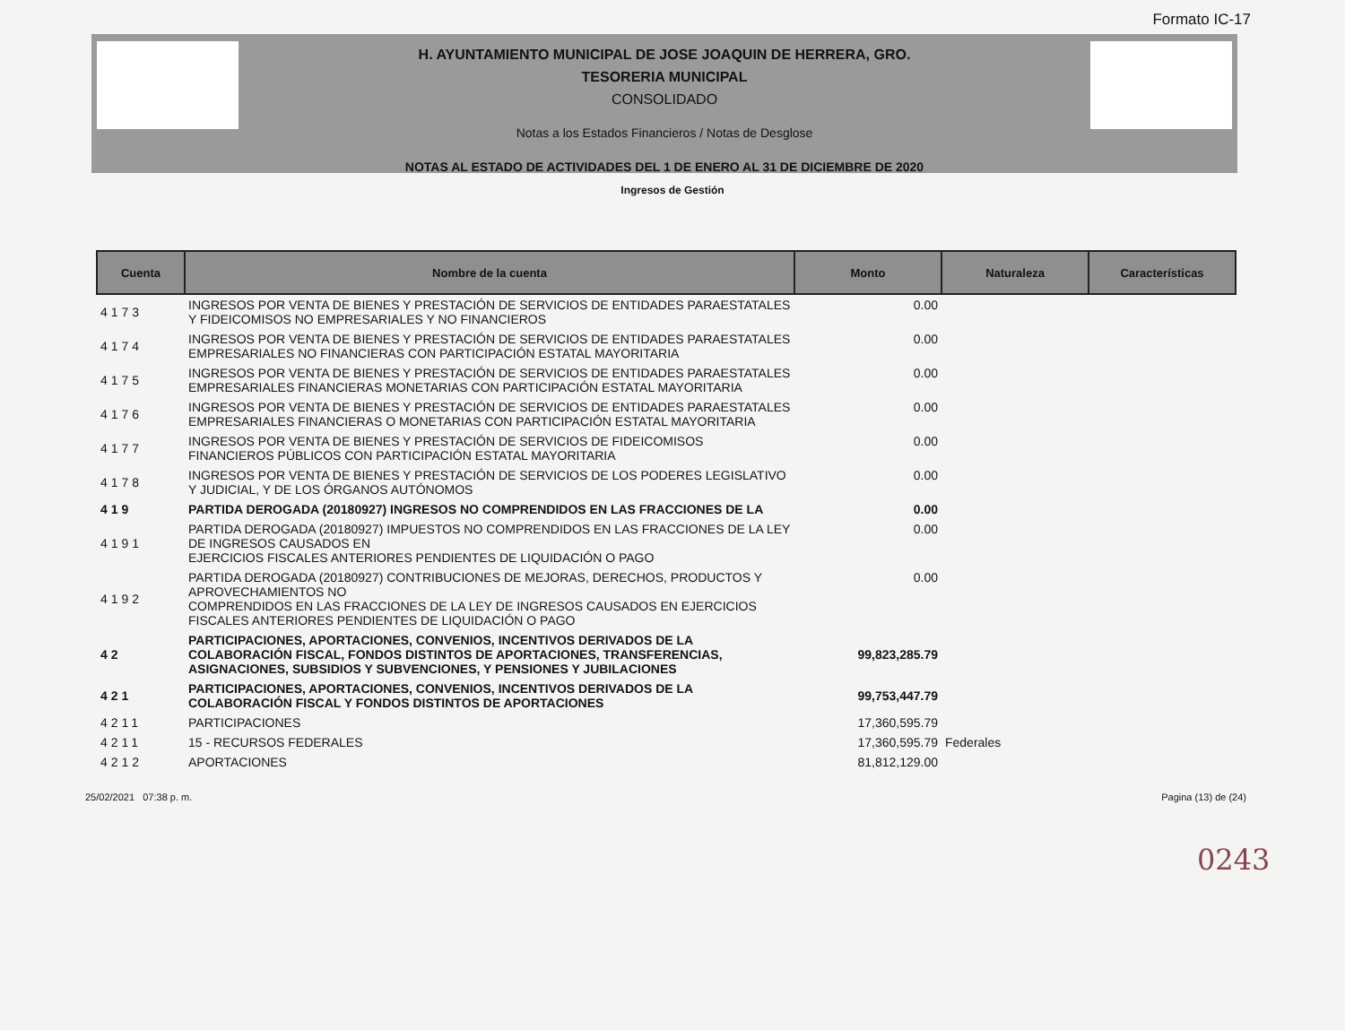Formato IC-17
H. AYUNTAMIENTO MUNICIPAL DE JOSE JOAQUIN DE HERRERA, GRO.
TESORERIA MUNICIPAL
CONSOLIDADO
Notas a los Estados Financieros / Notas de Desglose
NOTAS AL ESTADO DE ACTIVIDADES DEL 1 DE ENERO AL 31 DE DICIEMBRE DE 2020
Ingresos de Gestión
| Cuenta | Nombre de la cuenta | Monto | Naturaleza | Características |
| --- | --- | --- | --- | --- |
| 4173 | INGRESOS POR VENTA DE BIENES Y PRESTACIÓN DE SERVICIOS DE ENTIDADES PARAESTATALES Y FIDEICOMISOS NO EMPRESARIALES Y NO FINANCIEROS | 0.00 | | |
| 4174 | INGRESOS POR VENTA DE BIENES Y PRESTACIÓN DE SERVICIOS DE ENTIDADES PARAESTATALES EMPRESARIALES NO FINANCIERAS CON PARTICIPACIÓN ESTATAL MAYORITARIA | 0.00 | | |
| 4175 | INGRESOS POR VENTA DE BIENES Y PRESTACIÓN DE SERVICIOS DE ENTIDADES PARAESTATALES EMPRESARIALES FINANCIERAS MONETARIAS CON PARTICIPACIÓN ESTATAL MAYORITARIA | 0.00 | | |
| 4176 | INGRESOS POR VENTA DE BIENES Y PRESTACIÓN DE SERVICIOS DE ENTIDADES PARAESTATALES EMPRESARIALES FINANCIERAS O MONETARIAS CON PARTICIPACIÓN ESTATAL MAYORITARIA | 0.00 | | |
| 4177 | INGRESOS POR VENTA DE BIENES Y PRESTACIÓN DE SERVICIOS DE FIDEICOMISOS FINANCIEROS PÚBLICOS CON PARTICIPACIÓN ESTATAL MAYORITARIA | 0.00 | | |
| 4178 | INGRESOS POR VENTA DE BIENES Y PRESTACIÓN DE SERVICIOS DE LOS PODERES LEGISLATIVO Y JUDICIAL, Y DE LOS ÓRGANOS AUTÓNOMOS | 0.00 | | |
| 419 | PARTIDA DEROGADA (20180927) INGRESOS NO COMPRENDIDOS EN LAS FRACCIONES DE LA | 0.00 | | |
| 4191 | PARTIDA DEROGADA (20180927) IMPUESTOS NO COMPRENDIDOS EN LAS FRACCIONES DE LA LEY DE INGRESOS CAUSADOS EN EJERCICIOS FISCALES ANTERIORES PENDIENTES DE LIQUIDACIÓN O PAGO | 0.00 | | |
| 4192 | PARTIDA DEROGADA (20180927) CONTRIBUCIONES DE MEJORAS, DERECHOS, PRODUCTOS Y APROVECHAMIENTOS NO COMPRENDIDOS EN LAS FRACCIONES DE LA LEY DE INGRESOS CAUSADOS EN EJERCICIOS FISCALES ANTERIORES PENDIENTES DE LIQUIDACIÓN O PAGO | 0.00 | | |
| 42 | PARTICIPACIONES, APORTACIONES, CONVENIOS, INCENTIVOS DERIVADOS DE LA COLABORACIÓN FISCAL, FONDOS DISTINTOS DE APORTACIONES, TRANSFERENCIAS, ASIGNACIONES, SUBSIDIOS Y SUBVENCIONES, Y PENSIONES Y JUBILACIONES | 99,823,285.79 | | |
| 421 | PARTICIPACIONES, APORTACIONES, CONVENIOS, INCENTIVOS DERIVADOS DE LA COLABORACIÓN FISCAL Y FONDOS DISTINTOS DE APORTACIONES | 99,753,447.79 | | |
| 4211 | PARTICIPACIONES | 17,360,595.79 | | |
| 4211 | 15 - RECURSOS FEDERALES | 17,360,595.79 | Federales | |
| 4212 | APORTACIONES | 81,812,129.00 | | |
0243
25/02/2021 07:38 p. m. Pagina (13) de (24)